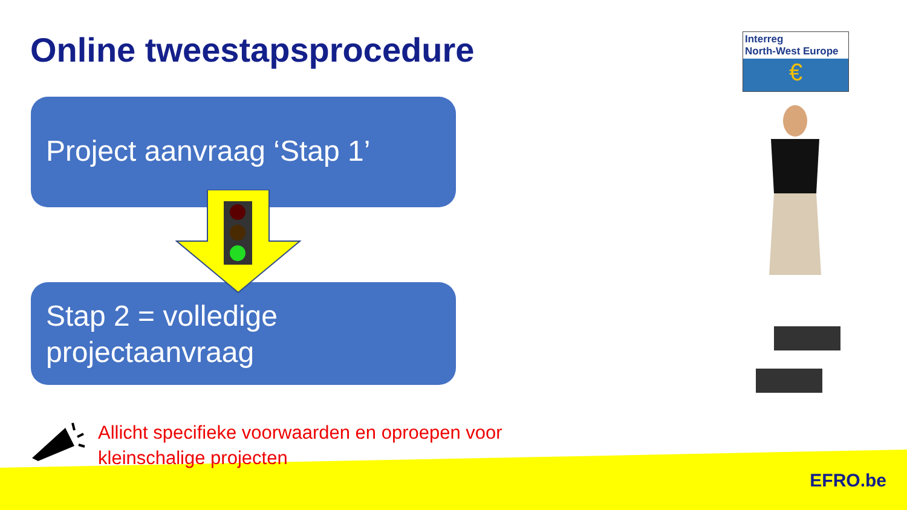Online tweestapsprocedure
Project aanvraag ‘Stap 1’
Stap 2 = volledige
projectaanvraag
Allicht specifieke voorwaarden en oproepen voor
kleinschalige projecten
Interreg
North-West Europe
€
EFRO.be